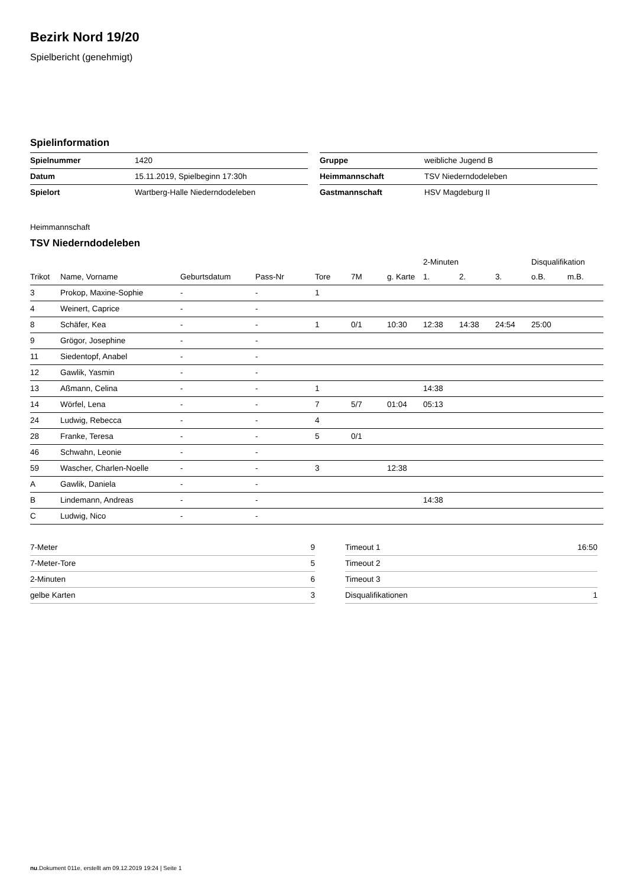Bezirk Nord 19/20
Spielbericht (genehmigt)
Spielinformation
| Spielnummer | 1420 |
| Datum | 15.11.2019, Spielbeginn 17:30h |
| Spielort | Wartberg-Halle Niederndodeleben |
| Gruppe | weibliche Jugend B |
| Heimmannschaft | TSV Niederndodeleben |
| Gastmannschaft | HSV Magdeburg II |
Heimmannschaft
TSV Niederndodeleben
| | | | | | | | 2-Minuten | | | Disqualifikation | |
| --- | --- | --- | --- | --- | --- | --- | --- | --- | --- | --- | --- |
| Trikot | Name, Vorname | Geburtsdatum | Pass-Nr | Tore | 7M | g. Karte | 1. | 2. | 3. | o.B. | m.B. |
| 3 | Prokop, Maxine-Sophie | - | - | 1 | | | | | | | |
| 4 | Weinert, Caprice | - | - | | | | | | | | |
| 8 | Schäfer, Kea | - | - | 1 | 0/1 | 10:30 | 12:38 | 14:38 | 24:54 | 25:00 | |
| 9 | Grögor, Josephine | - | - | | | | | | | | |
| 11 | Siedentopf, Anabel | - | - | | | | | | | | |
| 12 | Gawlik, Yasmin | - | - | | | | | | | | |
| 13 | Aßmann, Celina | - | - | 1 | | | 14:38 | | | | |
| 14 | Wörfel, Lena | - | - | 7 | 5/7 | 01:04 | 05:13 | | | | |
| 24 | Ludwig, Rebecca | - | - | 4 | | | | | | | |
| 28 | Franke, Teresa | - | - | 5 | 0/1 | | | | | | |
| 46 | Schwahn, Leonie | - | - | | | | | | | | |
| 59 | Wascher, Charlen-Noelle | - | - | 3 | | 12:38 | | | | | |
| A | Gawlik, Daniela | - | - | | | | | | | | |
| B | Lindemann, Andreas | - | - | | | | 14:38 | | | | |
| C | Ludwig, Nico | - | - | | | | | | | | |
| 7-Meter | 9 |
| 7-Meter-Tore | 5 |
| 2-Minuten | 6 |
| gelbe Karten | 3 |
| Timeout 1 | 16:50 |
| Timeout 2 | |
| Timeout 3 | |
| Disqualifikationen | 1 |
nu.Dokument 011e, erstellt am 09.12.2019 19:24 | Seite 1